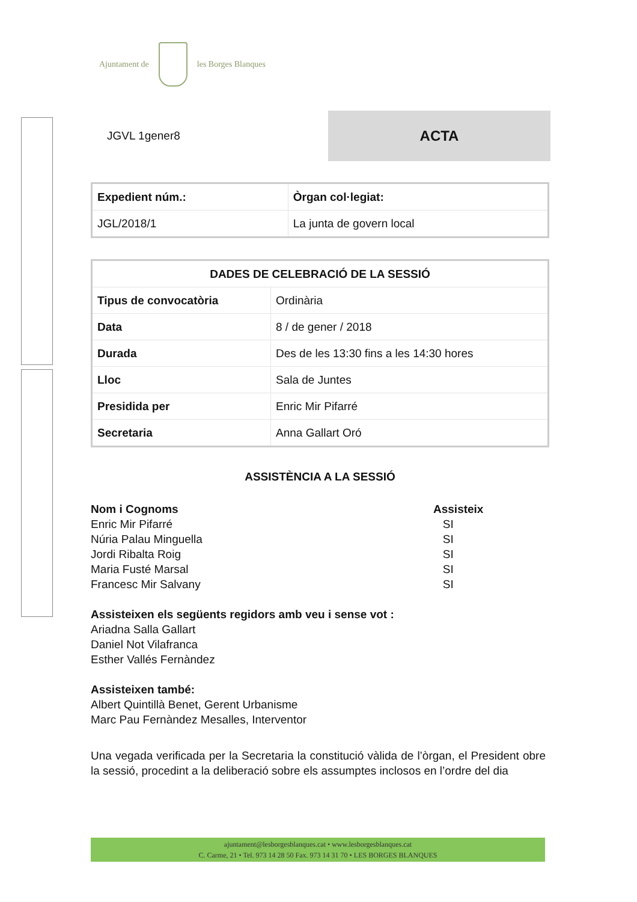Ajuntament de les Borges Blanques
JGVL 1gener8
ACTA
| Expedient núm.: | Òrgan col·legiat: |
| --- | --- |
| JGL/2018/1 | La junta de govern local |
| DADES DE CELEBRACIÓ DE LA SESSIÓ | |
| --- | --- |
| Tipus de convocatòria | Ordinària |
| Data | 8 / de gener / 2018 |
| Durada | Des de les 13:30 fins a les 14:30 hores |
| Lloc | Sala de Juntes |
| Presidida per | Enric Mir Pifarré |
| Secretaria | Anna Gallart Oró |
ASSISTÈNCIA A LA SESSIÓ
Nom i Cognoms Assisteix
Enric Mir Pifarré SI
Núria Palau Minguella SI
Jordi Ribalta Roig SI
Maria Fusté Marsal SI
Francesc Mir Salvany SI
Assisteixen els següents regidors amb veu i sense vot :
Ariadna Salla Gallart
Daniel Not Vilafranca
Esther Vallés Fernàndez
Assisteixen també:
Albert Quintillà Benet, Gerent Urbanisme
Marc Pau Fernàndez Mesalles, Interventor
Una vegada verificada per la Secretaria la constitució vàlida de l’òrgan, el President obre la sessió, procedint a la deliberació sobre els assumptes inclosos en l’ordre del dia
ajuntament@lesborgesblanques.cat • www.lesborgesblanques.cat
C. Carme, 21 • Tel. 973 14 28 50 Fax. 973 14 31 70 • LES BORGES BLANQUES